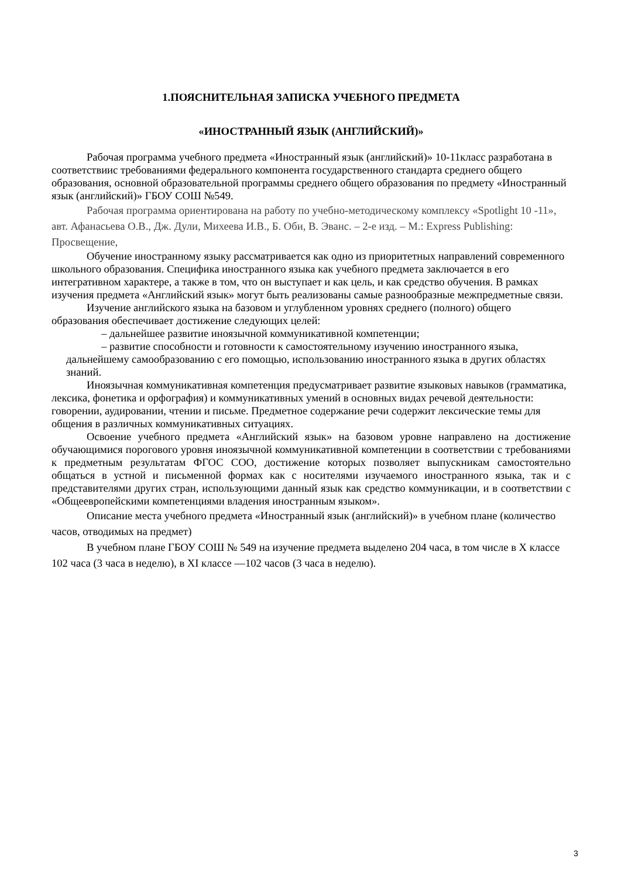1.ПОЯСНИТЕЛЬНАЯ ЗАПИСКА УЧЕБНОГО ПРЕДМЕТА
«ИНОСТРАННЫЙ ЯЗЫК (АНГЛИЙСКИЙ)»
Рабочая программа учебного предмета «Иностранный язык (английский)» 10-11класс разработана в соответствиис требованиями федерального компонента государственного стандарта среднего общего образования, основной образовательной программы среднего общего образования по предмету «Иностранный язык (английский)» ГБОУ СОШ №549.
Рабочая программа ориентирована на работу по учебно-методическому комплексу «Spotlight 10 -11», авт. Афанасьева О.В., Дж. Дули, Михеева И.В., Б. Оби, В. Эванс. – 2-е изд. – М.: Express Publishing: Просвещение,
Обучение иностранному языку рассматривается как одно из приоритетных направлений современного школьного образования. Специфика иностранного языка как учебного предмета заключается в его интегративном характере, а также в том, что он выступает и как цель, и как средство обучения. В рамках изучения предмета «Английский язык» могут быть реализованы самые разнообразные межпредметные связи.
Изучение английского языка на базовом и углубленном уровнях среднего (полного) общего образования обеспечивает достижение следующих целей:
– дальнейшее развитие иноязычной коммуникативной компетенции;
– развитие способности и готовности к самостоятельному изучению иностранного языка, дальнейшему самообразованию с его помощью, использованию иностранного языка в других областях знаний.
Иноязычная коммуникативная компетенция предусматривает развитие языковых навыков (грамматика, лексика, фонетика и орфография) и коммуникативных умений в основных видах речевой деятельности: говорении, аудировании, чтении и письме. Предметное содержание речи содержит лексические темы для общения в различных коммуникативных ситуациях.
Освоение учебного предмета «Английский язык» на базовом уровне направлено на достижение обучающимися порогового уровня иноязычной коммуникативной компетенции в соответствии с требованиями к предметным результатам ФГОС СОО, достижение которых позволяет выпускникам самостоятельно общаться в устной и письменной формах как с носителями изучаемого иностранного языка, так и с представителями других стран, использующими данный язык как средство коммуникации, и в соответствии с «Общеевропейскими компетенциями владения иностранным языком».
Описание места учебного предмета «Иностранный язык (английский)» в учебном плане (количество часов, отводимых на предмет)
В учебном плане ГБОУ СОШ № 549 на изучение предмета выделено 204 часа, в том числе в X классе 102 часа (3 часа в неделю), в XI классе —102 часов (3 часа в неделю).
3